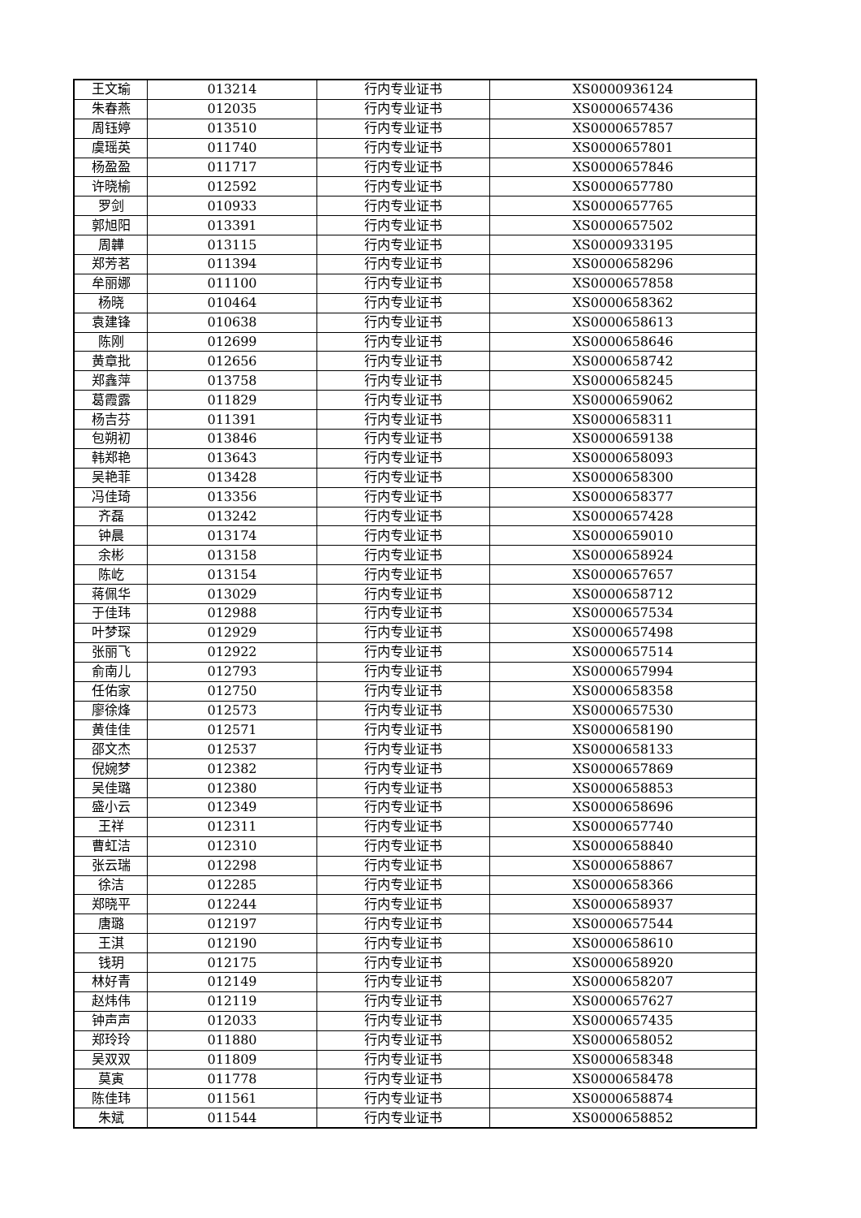| 王文瑜 | 013214 | 行内专业证书 | XS0000936124 |
| 朱春燕 | 012035 | 行内专业证书 | XS0000657436 |
| 周钰婷 | 013510 | 行内专业证书 | XS0000657857 |
| 虞瑶英 | 011740 | 行内专业证书 | XS0000657801 |
| 杨盈盈 | 011717 | 行内专业证书 | XS0000657846 |
| 许晓榆 | 012592 | 行内专业证书 | XS0000657780 |
| 罗剑 | 010933 | 行内专业证书 | XS0000657765 |
| 郭旭阳 | 013391 | 行内专业证书 | XS0000657502 |
| 周韡 | 013115 | 行内专业证书 | XS0000933195 |
| 郑芳茗 | 011394 | 行内专业证书 | XS0000658296 |
| 牟丽娜 | 011100 | 行内专业证书 | XS0000657858 |
| 杨晓 | 010464 | 行内专业证书 | XS0000658362 |
| 袁建锋 | 010638 | 行内专业证书 | XS0000658613 |
| 陈刚 | 012699 | 行内专业证书 | XS0000658646 |
| 黄章批 | 012656 | 行内专业证书 | XS0000658742 |
| 郑鑫萍 | 013758 | 行内专业证书 | XS0000658245 |
| 葛霞露 | 011829 | 行内专业证书 | XS0000659062 |
| 杨吉芬 | 011391 | 行内专业证书 | XS0000658311 |
| 包朔初 | 013846 | 行内专业证书 | XS0000659138 |
| 韩郑艳 | 013643 | 行内专业证书 | XS0000658093 |
| 吴艳菲 | 013428 | 行内专业证书 | XS0000658300 |
| 冯佳琦 | 013356 | 行内专业证书 | XS0000658377 |
| 齐磊 | 013242 | 行内专业证书 | XS0000657428 |
| 钟晨 | 013174 | 行内专业证书 | XS0000659010 |
| 余彬 | 013158 | 行内专业证书 | XS0000658924 |
| 陈屹 | 013154 | 行内专业证书 | XS0000657657 |
| 蒋佩华 | 013029 | 行内专业证书 | XS0000658712 |
| 于佳玮 | 012988 | 行内专业证书 | XS0000657534 |
| 叶梦琛 | 012929 | 行内专业证书 | XS0000657498 |
| 张丽飞 | 012922 | 行内专业证书 | XS0000657514 |
| 俞南儿 | 012793 | 行内专业证书 | XS0000657994 |
| 任佑家 | 012750 | 行内专业证书 | XS0000658358 |
| 廖徐烽 | 012573 | 行内专业证书 | XS0000657530 |
| 黄佳佳 | 012571 | 行内专业证书 | XS0000658190 |
| 邵文杰 | 012537 | 行内专业证书 | XS0000658133 |
| 倪婉梦 | 012382 | 行内专业证书 | XS0000657869 |
| 吴佳璐 | 012380 | 行内专业证书 | XS0000658853 |
| 盛小云 | 012349 | 行内专业证书 | XS0000658696 |
| 王祥 | 012311 | 行内专业证书 | XS0000657740 |
| 曹虹洁 | 012310 | 行内专业证书 | XS0000658840 |
| 张云瑞 | 012298 | 行内专业证书 | XS0000658867 |
| 徐洁 | 012285 | 行内专业证书 | XS0000658366 |
| 郑晓平 | 012244 | 行内专业证书 | XS0000658937 |
| 唐璐 | 012197 | 行内专业证书 | XS0000657544 |
| 王淇 | 012190 | 行内专业证书 | XS0000658610 |
| 钱玥 | 012175 | 行内专业证书 | XS0000658920 |
| 林好青 | 012149 | 行内专业证书 | XS0000658207 |
| 赵炜伟 | 012119 | 行内专业证书 | XS0000657627 |
| 钟声声 | 012033 | 行内专业证书 | XS0000657435 |
| 郑玲玲 | 011880 | 行内专业证书 | XS0000658052 |
| 吴双双 | 011809 | 行内专业证书 | XS0000658348 |
| 莫寅 | 011778 | 行内专业证书 | XS0000658478 |
| 陈佳玮 | 011561 | 行内专业证书 | XS0000658874 |
| 朱斌 | 011544 | 行内专业证书 | XS0000658852 |